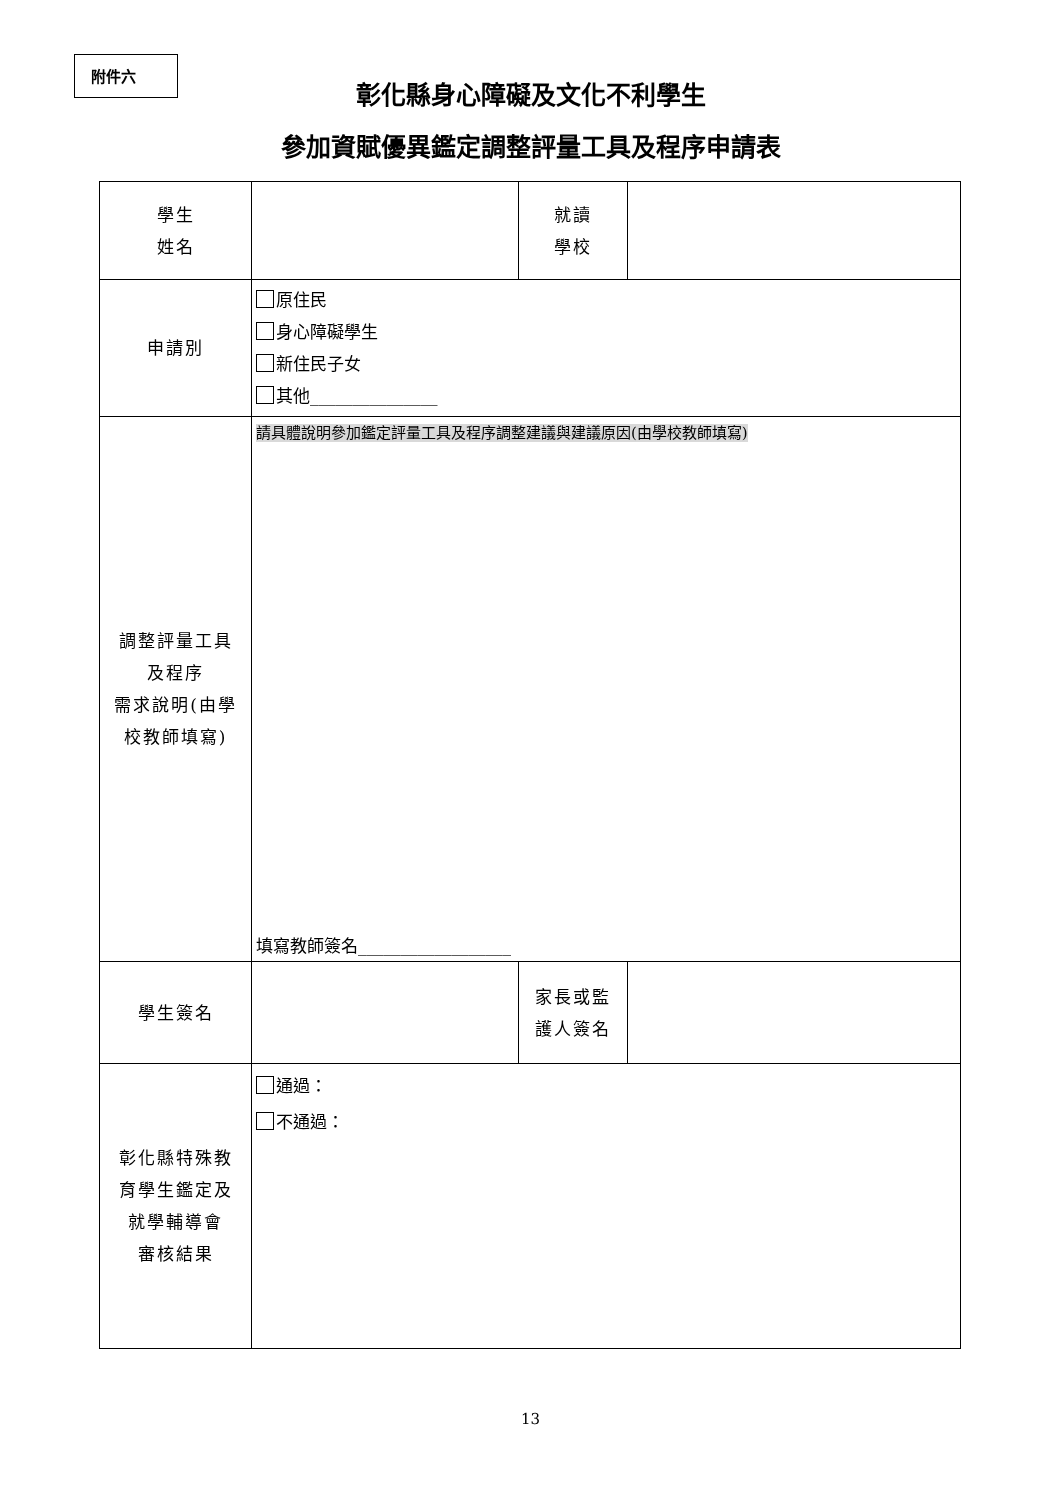附件六
彰化縣身心障礙及文化不利學生
參加資賦優異鑑定調整評量工具及程序申請表
| 學生 姓名 | | 就讀 學校 | |
| 申請別 | 原住民 身心障礙學生 新住民子女 其他_______________ | | |
| 調整評量工具 及程序 需求說明(由學 校教師填寫) | 請具體說明參加鑑定評量工具及程序調整建議與建議原因(由學校教師填寫) 填寫教師簽名__________________ | | |
| 學生簽名 | | 家長或監 護人簽名 | |
| 彰化縣特殊教 育學生鑑定及 就學輔導會 審核結果 | 通過： 不通過： | | |
13